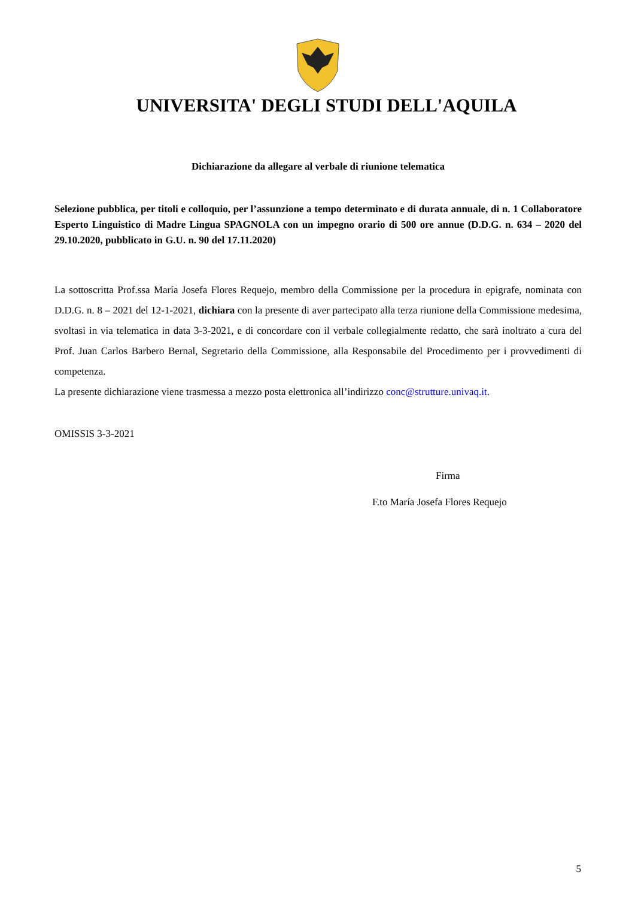UNIVERSITA' DEGLI STUDI DELL'AQUILA
Dichiarazione da allegare al verbale di riunione telematica
Selezione pubblica, per titoli e colloquio, per l’assunzione a tempo determinato e di durata annuale, di n. 1 Collaboratore Esperto Linguistico di Madre Lingua SPAGNOLA con un impegno orario di 500 ore annue (D.D.G. n. 634 – 2020 del 29.10.2020, pubblicato in G.U. n. 90 del 17.11.2020)
La sottoscritta Prof.ssa María Josefa Flores Requejo, membro della Commissione per la procedura in epigrafe, nominata con D.D.G. n. 8 – 2021 del 12-1-2021, dichiara con la presente di aver partecipato alla terza riunione della Commissione medesima, svoltasi in via telematica in data 3-3-2021, e di concordare con il verbale collegialmente redatto, che sarà inoltrato a cura del Prof. Juan Carlos Barbero Bernal, Segretario della Commissione, alla Responsabile del Procedimento per i provvedimenti di competenza.
La presente dichiarazione viene trasmessa a mezzo posta elettronica all’indirizzo conc@strutture.univaq.it.
OMISSIS 3-3-2021
Firma
F.to María Josefa Flores Requejo
5